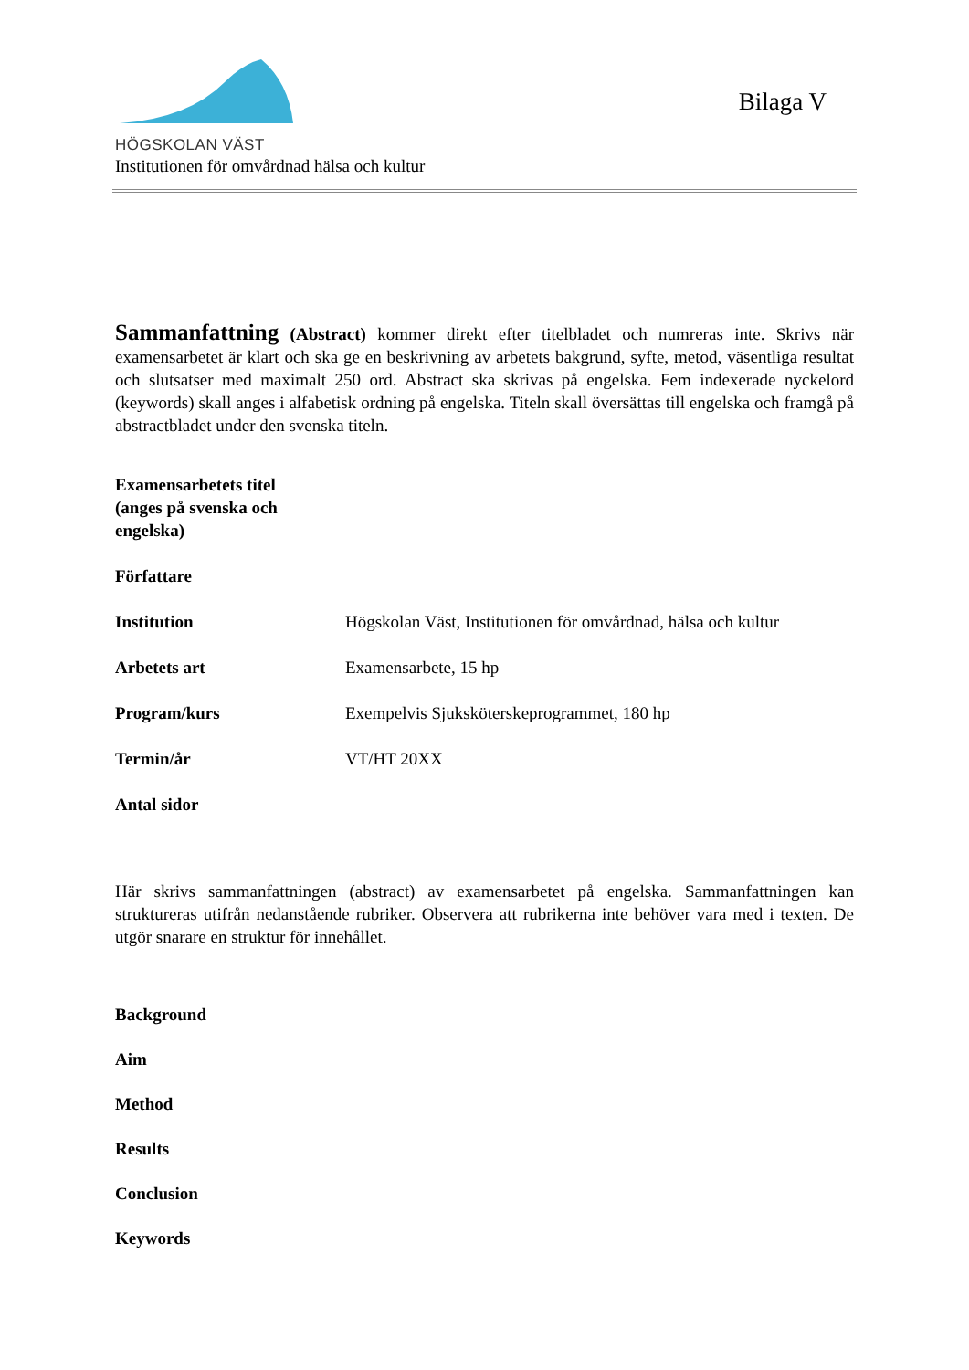HÖGSKOLAN VÄST
Bilaga V
Institutionen för omvårdnad hälsa och kultur
Sammanfattning (Abstract) kommer direkt efter titelbladet och numreras inte. Skrivs när examensarbetet är klart och ska ge en beskrivning av arbetets bakgrund, syfte, metod, väsentliga resultat och slutsatser med maximalt 250 ord. Abstract ska skrivas på engelska. Fem indexerade nyckelord (keywords) skall anges i alfabetisk ordning på engelska. Titeln skall översättas till engelska och framgå på abstractbladet under den svenska titeln.
| Examensarbetets titel (anges på svenska och engelska) | |
| Författare | |
| Institution | Högskolan Väst, Institutionen för omvårdnad, hälsa och kultur |
| Arbetets art | Examensarbete, 15 hp |
| Program/kurs | Exempelvis Sjuksköterskeprogrammet, 180 hp |
| Termin/år | VT/HT 20XX |
| Antal sidor | |
Här skrivs sammanfattningen (abstract) av examensarbetet på engelska. Sammanfattningen kan struktureras utifrån nedanstående rubriker. Observera att rubrikerna inte behöver vara med i texten. De utgör snarare en struktur för innehållet.
Background
Aim
Method
Results
Conclusion
Keywords